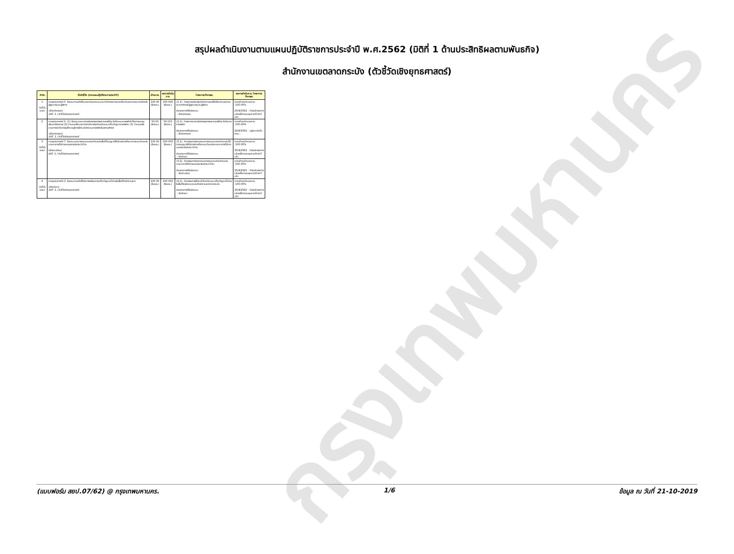กรุงเทพมหานคร
สรุปผลดำเนินงานตามแผนปฏิบัติราชการประจำปี พ.ศ.2562 (มิติที่ 1 ด้านประสิทธิผลตามพันธกิจ)
สำนักงานเขตลาดกระบัง (ตัวชี้วัดเชิงยุทธศาสตร์)
| ลำดับ | ชื่อตัวชี้วัด (ตามแผนปฏิบัติราชการประจำปี) | เป้าหมาย | ผลการดำเนินงาน | โครงการ/กิจกรรม | ผลการดำเนินงาน โครงการ/กิจกรรม |
| --- | --- | --- | --- | --- | --- |
| 1 ตัวชี้วัด เจรจา | งานยุทธศาสตร์ 5. ร้อยละความสำเร็จของการออกแบบและจัดทำรายการของสิ่งอำนวยความสะดวกสำหรับผู้สูงอายุและผู้พิการ (ฝ่ายปกครอง) มิติที่ :1 / ตัวชี้วัดเชิงยุทธศาสตร์ | 100.00 (ร้อยละ) | 100.000 (ร้อยละ) | (1.1). โครงการปรับปรุงสำนักงานเขตให้มีสิ่งอำนวยความสะดวกสำหรับผู้สูงอายุและผู้พิการ ส่วนราชการที่รับผิดชอบ :: ฝ่ายปกครอง | ความก้าวหน้าของงาน :100.00% 25/9/2562 : ดำเนินโครงการแล้วเสร็จตามแผนงานที่วางไว้แล้ว |
| 2 | งานยุทธศาสตร์ 2. (1) ร้อยละของอาสาสมัครกรุงเทพมหานครเฝ้าระวังภัยและยาเสพติดได้รับการอบรมพัฒนาศักยภาพ (2) จำนวนครั้งของการจัดกิจกรรมป้องกันและแก้ไขปัญหายาเสพติด (3) จำนวนครั้งของการจัดกิจกรรมให้ความรู้การเฝ้าระวังภัยและยาเสพติดในสถานศึกษา (ฝ่ายปกครอง) มิติที่ :1 / ตัวชี้วัดเชิงยุทธศาสตร์ | 50.00 (ร้อยละ) | 59.110 (ร้อยละ) | (2.1). โครงการอาสาสมัครกรุงเทพมหานครเฝ้าระวังภัยและยาเสพติด ส่วนราชการที่รับผิดชอบ :: ฝ่ายปกครอง | ความก้าวหน้าของงาน :100.00% 26/8/2562 : อยู่ระหว่างขั้นตอน... |
| 3 ตัวชี้วัด เจรจา | งานยุทธศาสตร์ 7. ร้อยละของการลงจุดแสดงตำแหน่งพื้นที่ที่อนุญาตให้มีการก่อสร้างอาคารและตำแหน่งของอาคารที่มีการออกเลขรหัสประจำบ้าน (ฝ่ายทะเบียน) มิติที่ :1 / ตัวชี้วัดเชิงยุทธศาสตร์ | 100.00 (ร้อยละ) | 100.000 (ร้อยละ) | (3.1). กิจกรรมการตรวจสอบการลงจุดแสดงตำแหน่งที่มีการอนุญาตให้มีการก่อสร้างและตำแหน่งของอาคารที่มีการออกเลขรหัสประจำบ้าน ส่วนราชการที่รับผิดชอบ :: ฝ่ายโยธา | ความก้าวหน้าของงาน :100.00% 30/9/2562 : ดำเนินโครงการแล้วเสร็จตามแผนงานที่วางไว้แล้ว |
| | | | | (3.2). กิจกรรมการตรวจสอบการลงจุดแสดงตำแหน่งของอาคารที่มีการออกเลขรหัสประจำบ้าน ส่วนราชการที่รับผิดชอบ :: ฝ่ายทะเบียน | ความก้าวหน้าของงาน :100.00% 25/9/2562 : ดำเนินโครงการแล้วเสร็จตามแผนงานที่วางไว้แล้ว |
| 4 ตัวชี้วัด เจรจา | งานยุทธศาสตร์ 3. ร้อยละความสำเร็จในการเตรียมการแก้ไขปัญหาน้ำท่วมในพื้นที่สำนักงานเขต (ฝ่ายโยธา) มิติที่ :1 / ตัวชี้วัดเชิงยุทธศาสตร์ | 100.00 (ร้อยละ) | 100.000 (ร้อยละ) | (4.1). กิจกรรมการเฝ้าระวังป้องกันและแก้ไขปัญหาน้ำท่วมในพื้นที่รับผิดชอบของสำนักงานเขตลาดกระบัง ส่วนราชการที่รับผิดชอบ :: ฝ่ายโยธา | ความก้าวหน้าของงาน :100.00% 30/9/2562 : ดำเนินโครงการแล้วเสร็จตามแผนงานที่วางไว้แล้ว |
(แบบฟอร์ม สยป.07/62) @ กรุงเทพมหานคร. 1/6 ข้อมูล ณ วันที่ 21-10-2019